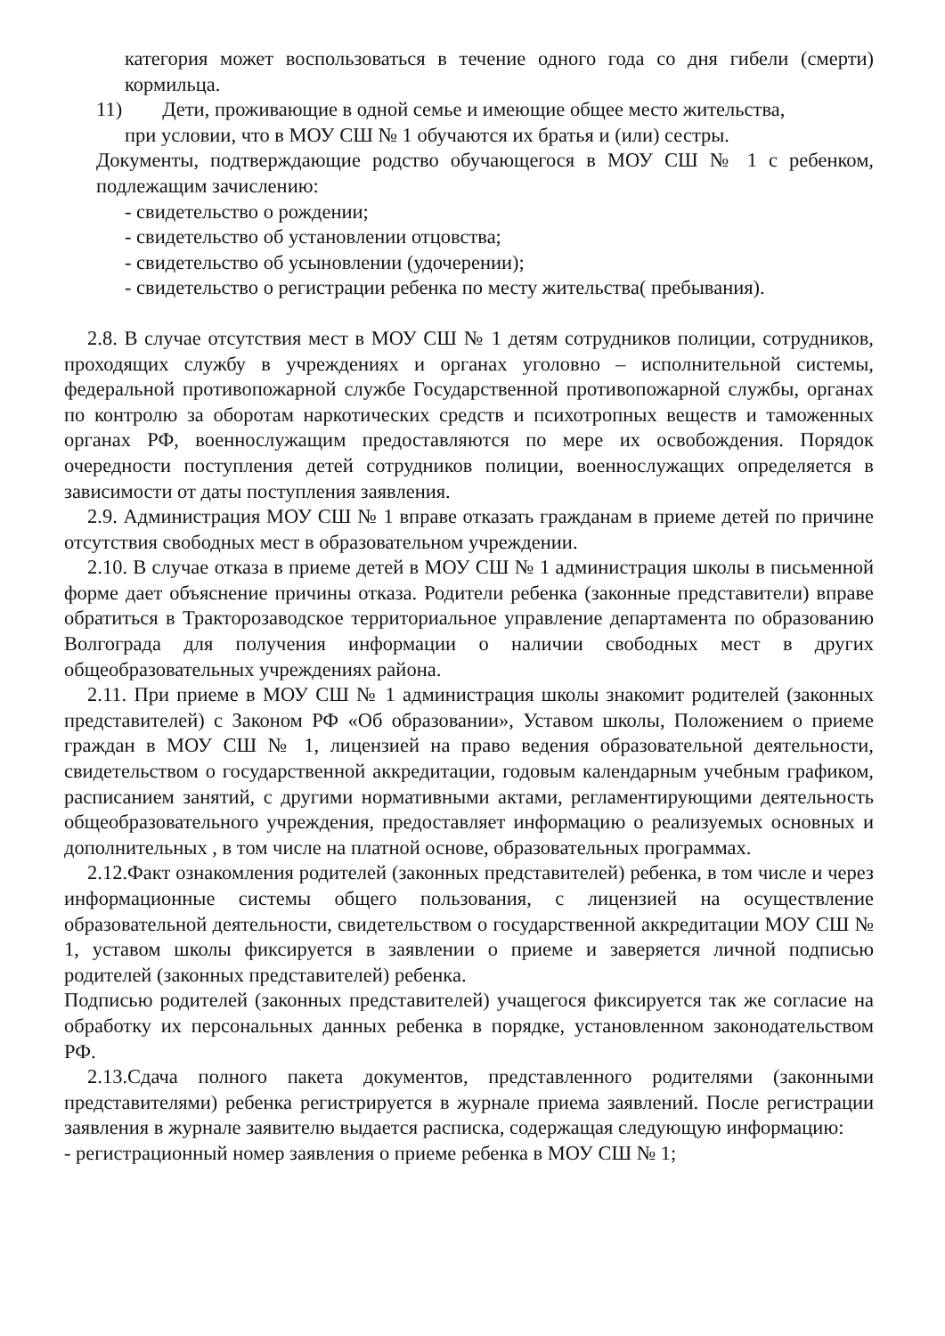категория может воспользоваться в течение одного года со дня гибели (смерти) кормильца.
11) Дети, проживающие в одной семье и имеющие общее место жительства,
при условии, что в МОУ СШ № 1 обучаются их братья и (или) сестры.
Документы, подтверждающие родство обучающегося в МОУ СШ № 1 с ребенком, подлежащим зачислению:
- свидетельство о рождении;
- свидетельство об установлении отцовства;
- свидетельство об усыновлении (удочерении);
- свидетельство о регистрации ребенка по месту жительства( пребывания).
2.8. В случае отсутствия мест в МОУ СШ № 1 детям сотрудников полиции, сотрудников, проходящих службу в учреждениях и органах уголовно – исполнительной системы, федеральной противопожарной службе Государственной противопожарной службы, органах по контролю за оборотам наркотических средств и психотропных веществ и таможенных органах РФ, военнослужащим предоставляются по мере их освобождения. Порядок очередности поступления детей сотрудников полиции, военнослужащих определяется в зависимости от даты поступления заявления.
2.9. Администрация МОУ СШ № 1 вправе отказать гражданам в приеме детей по причине отсутствия свободных мест в образовательном учреждении.
2.10. В случае отказа в приеме детей в МОУ СШ № 1 администрация школы в письменной форме дает объяснение причины отказа. Родители ребенка (законные представители) вправе обратиться в Тракторозаводское территориальное управление департамента по образованию Волгограда для получения информации о наличии свободных мест в других общеобразовательных учреждениях района.
2.11. При приеме в МОУ СШ № 1 администрация школы знакомит родителей (законных представителей) с Законом РФ «Об образовании», Уставом школы, Положением о приеме граждан в МОУ СШ № 1, лицензией на право ведения образовательной деятельности, свидетельством о государственной аккредитации, годовым календарным учебным графиком, расписанием занятий, с другими нормативными актами, регламентирующими деятельность общеобразовательного учреждения, предоставляет информацию о реализуемых основных и дополнительных , в том числе на платной основе, образовательных программах.
2.12.Факт ознакомления родителей (законных представителей) ребенка, в том числе и через информационные системы общего пользования, с лицензией на осуществление образовательной деятельности, свидетельством о государственной аккредитации МОУ СШ № 1, уставом школы фиксируется в заявлении о приеме и заверяется личной подписью родителей (законных представителей) ребенка.
Подписью родителей (законных представителей) учащегося фиксируется так же согласие на обработку их персональных данных ребенка в порядке, установленном законодательством РФ.
2.13.Сдача полного пакета документов, представленного родителями (законными представителями) ребенка регистрируется в журнале приема заявлений. После регистрации заявления в журнале заявителю выдается расписка, содержащая следующую информацию:
- регистрационный номер заявления о приеме ребенка в МОУ СШ № 1;